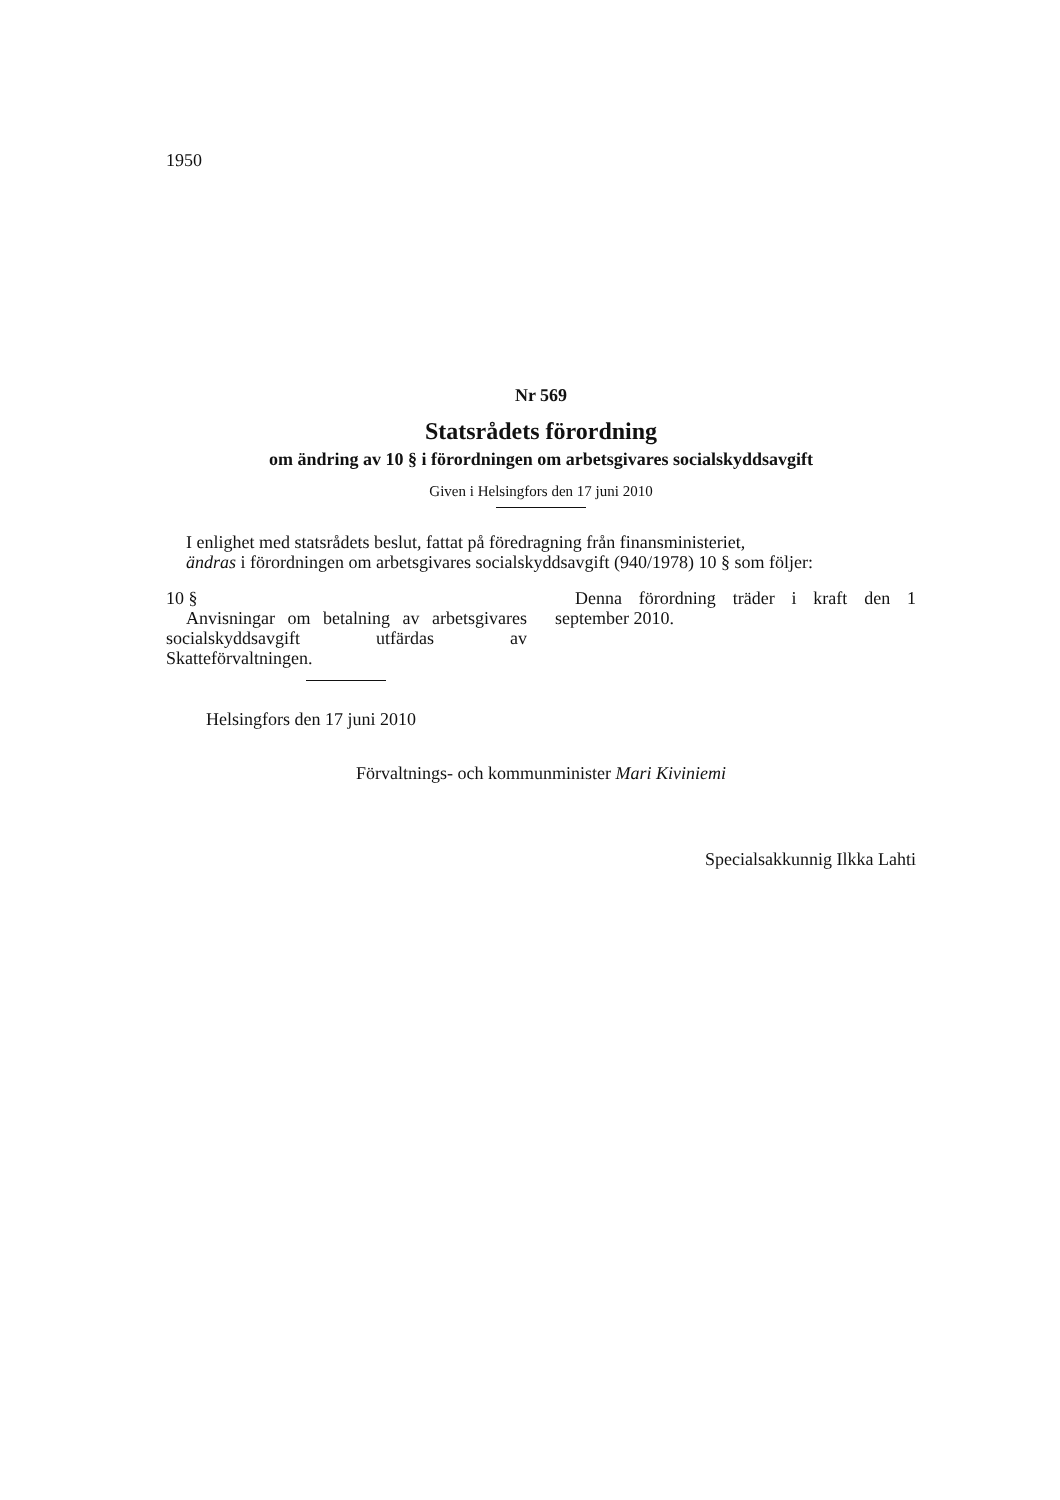1950
Nr 569
Statsrådets förordning
om ändring av 10 § i förordningen om arbetsgivares socialskyddsavgift
Given i Helsingfors den 17 juni 2010
I enlighet med statsrådets beslut, fattat på föredragning från finansministeriet,
ändras i förordningen om arbetsgivares socialskyddsavgift (940/1978) 10 § som följer:
10 §
Anvisningar om betalning av arbetsgivares socialskyddsavgift utfärdas av Skatteförvaltningen.
Denna förordning träder i kraft den 1 september 2010.
Helsingfors den 17 juni 2010
Förvaltnings- och kommunminister Mari Kiviniemi
Specialsakkunnig Ilkka Lahti